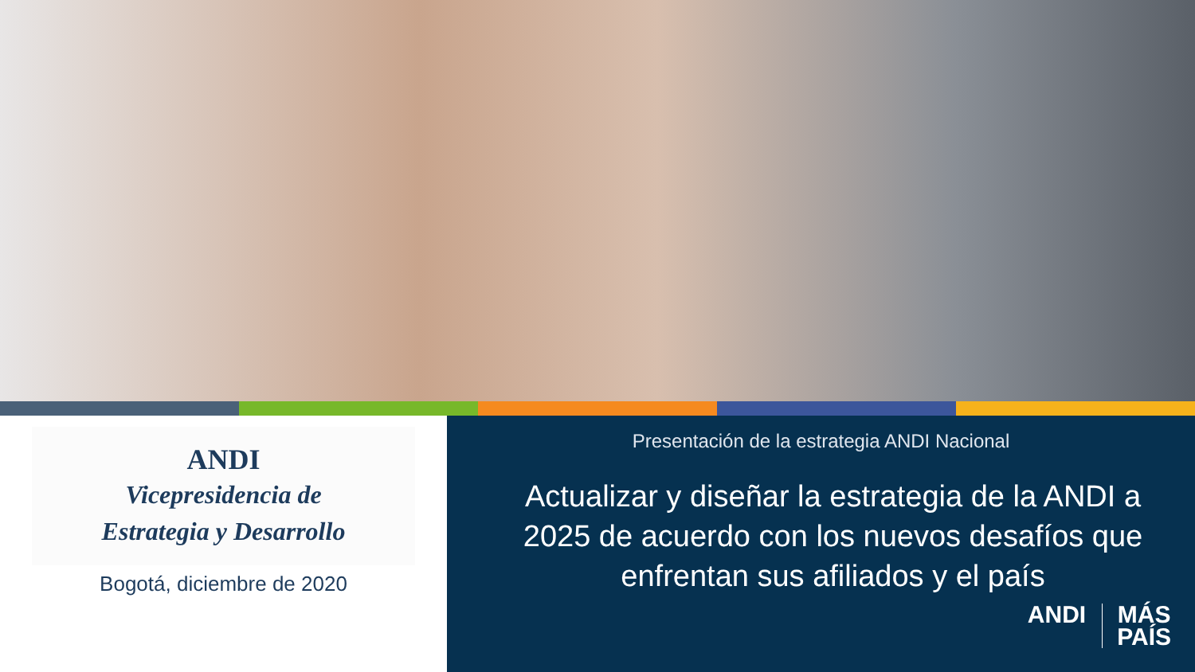ANDI
Vicepresidencia de
Estrategia y Desarrollo
Bogotá, diciembre de 2020
Presentación de la estrategia ANDI Nacional
Actualizar y diseñar la estrategia de la ANDI a 2025 de acuerdo con los nuevos desafíos que enfrentan sus afiliados y el país
ANDI MÁS
PAÍS